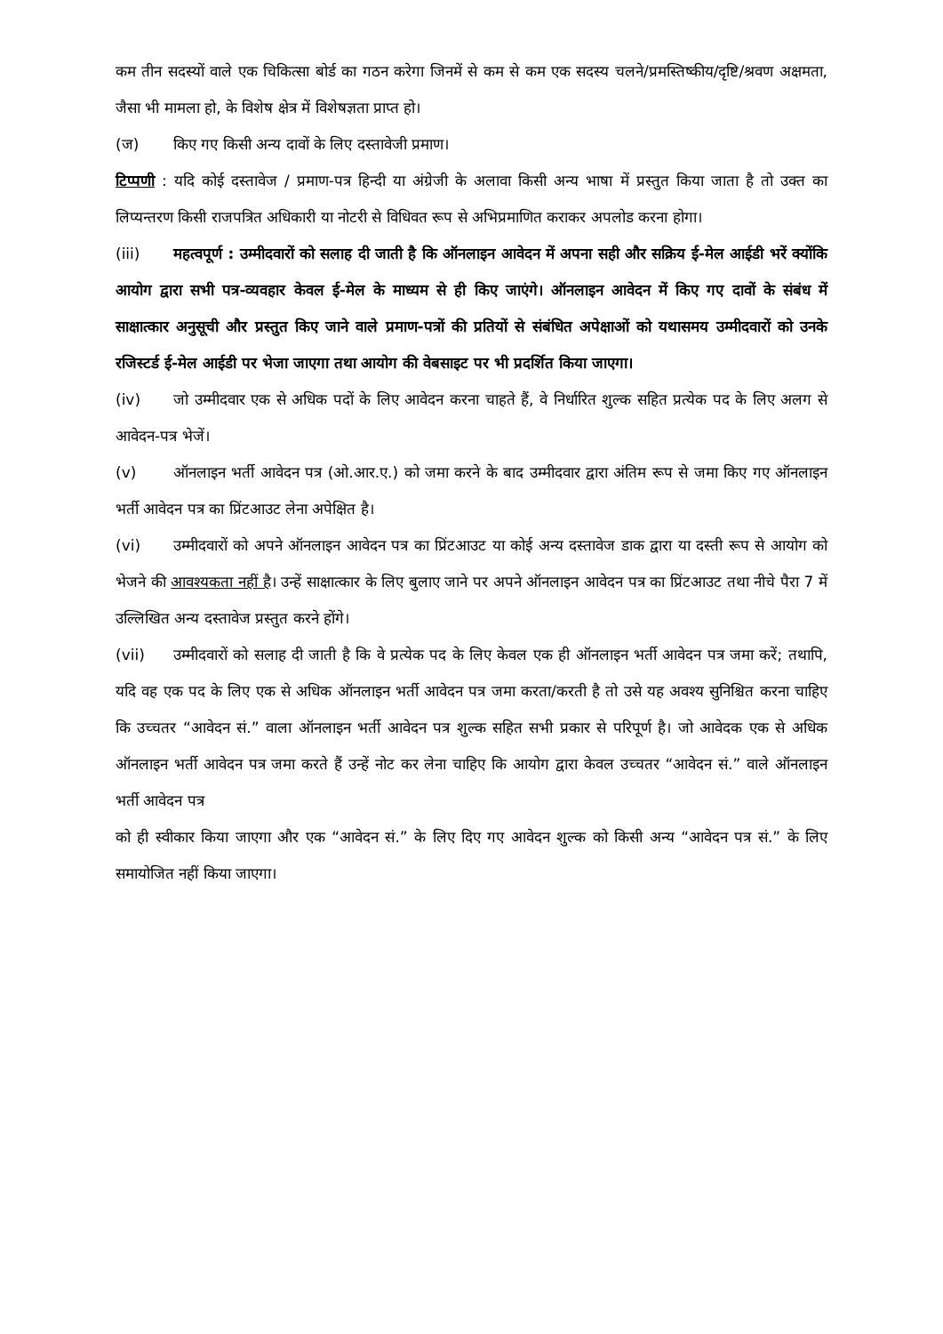कम तीन सदस्यों वाले एक चिकित्सा बोर्ड का गठन करेगा जिनमें से कम से कम एक सदस्य चलने/प्रमस्तिष्कीय/दृष्टि/श्रवण अक्षमता, जैसा भी मामला हो, के विशेष क्षेत्र में विशेषज्ञता प्राप्त हो।
(ज) किए गए किसी अन्य दावों के लिए दस्तावेजी प्रमाण।
टिप्पणी : यदि कोई दस्तावेज / प्रमाण-पत्र हिन्दी या अंग्रेजी के अलावा किसी अन्य भाषा में प्रस्तुत किया जाता है तो उक्त का लिप्यन्तरण किसी राजपत्रित अधिकारी या नोटरी से विधिवत रूप से अभिप्रमाणित कराकर अपलोड करना होगा।
(iii) महत्वपूर्ण : उम्मीदवारों को सलाह दी जाती है कि ऑनलाइन आवेदन में अपना सही और सक्रिय ई-मेल आईडी भरें क्योंकि आयोग द्वारा सभी पत्र-व्यवहार केवल ई-मेल के माध्यम से ही किए जाएंगे। ऑनलाइन आवेदन में किए गए दावों के संबंध में साक्षात्कार अनुसूची और प्रस्तुत किए जाने वाले प्रमाण-पत्रों की प्रतियों से संबंधित अपेक्षाओं को यथासमय उम्मीदवारों को उनके रजिस्टर्ड ई-मेल आईडी पर भेजा जाएगा तथा आयोग की वेबसाइट पर भी प्रदर्शित किया जाएगा।
(iv) जो उम्मीदवार एक से अधिक पदों के लिए आवेदन करना चाहते हैं, वे निर्धारित शुल्क सहित प्रत्येक पद के लिए अलग से आवेदन-पत्र भेजें।
(v) ऑनलाइन भर्ती आवेदन पत्र (ओ.आर.ए.) को जमा करने के बाद उम्मीदवार द्वारा अंतिम रूप से जमा किए गए ऑनलाइन भर्ती आवेदन पत्र का प्रिंटआउट लेना अपेक्षित है।
(vi) उम्मीदवारों को अपने ऑनलाइन आवेदन पत्र का प्रिंटआउट या कोई अन्य दस्तावेज डाक द्वारा या दस्ती रूप से आयोग को भेजने की आवश्यकता नहीं है। उन्हें साक्षात्कार के लिए बुलाए जाने पर अपने ऑनलाइन आवेदन पत्र का प्रिंटआउट तथा नीचे पैरा 7 में उल्लिखित अन्य दस्तावेज प्रस्तुत करने होंगे।
(vii) उम्मीदवारों को सलाह दी जाती है कि वे प्रत्येक पद के लिए केवल एक ही ऑनलाइन भर्ती आवेदन पत्र जमा करें; तथापि, यदि वह एक पद के लिए एक से अधिक ऑनलाइन भर्ती आवेदन पत्र जमा करता/करती है तो उसे यह अवश्य सुनिश्चित करना चाहिए कि उच्चतर “आवेदन सं.” वाला ऑनलाइन भर्ती आवेदन पत्र शुल्क सहित सभी प्रकार से परिपूर्ण है। जो आवेदक एक से अधिक ऑनलाइन भर्ती आवेदन पत्र जमा करते हैं उन्हें नोट कर लेना चाहिए कि आयोग द्वारा केवल उच्चतर “आवेदन सं.” वाले ऑनलाइन भर्ती आवेदन पत्र
को ही स्वीकार किया जाएगा और एक “आवेदन सं.” के लिए दिए गए आवेदन शुल्क को किसी अन्य “आवेदन पत्र सं.” के लिए समायोजित नहीं किया जाएगा।